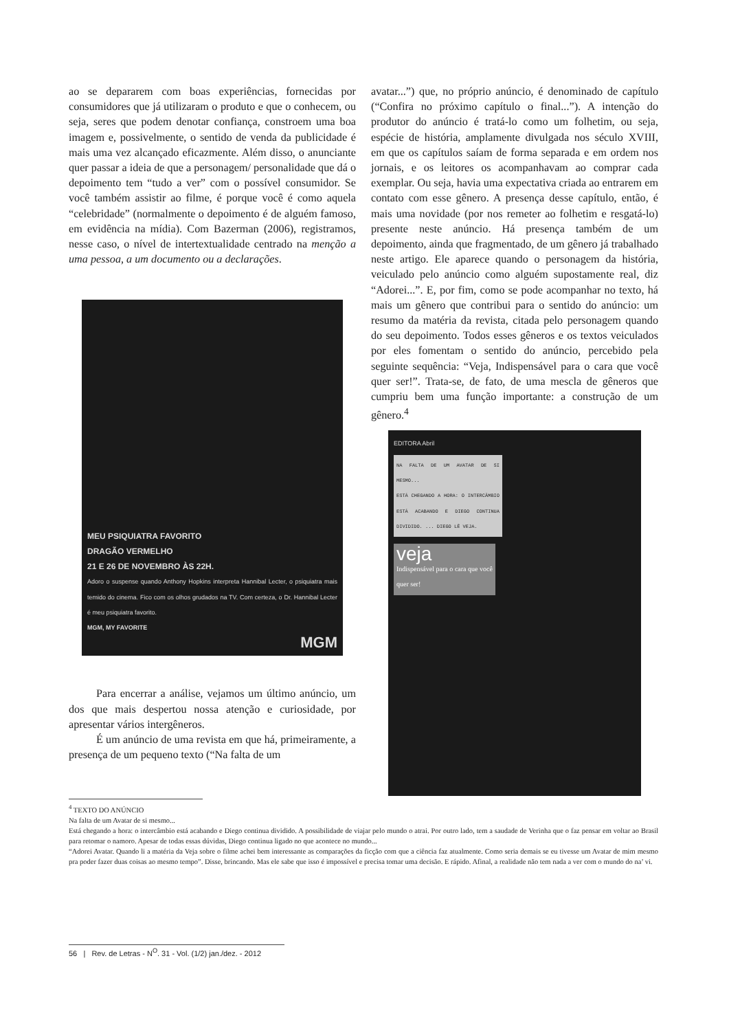ao se depararem com boas experiências, fornecidas por consumidores que já utilizaram o produto e que o conhecem, ou seja, seres que podem denotar confiança, constroem uma boa imagem e, possivelmente, o sentido de venda da publicidade é mais uma vez alcançado eficazmente. Além disso, o anunciante quer passar a ideia de que a personagem/ personalidade que dá o depoimento tem “tudo a ver” com o possível consumidor. Se você também assistir ao filme, é porque você é como aquela “celebridade” (normalmente o depoimento é de alguém famoso, em evidência na mídia). Com Bazerman (2006), registramos, nesse caso, o nível de intertextualidade centrado na menção a uma pessoa, a um documento ou a declarações.
MEU PSIQUIATRA FAVORITO
DRAGÃO VERMELHO
21 E 26 DE NOVEMBRO ÀS 22H.
Adoro o suspense quando Anthony Hopkins interpreta Hannibal Lecter, o psiquiatra mais temido do cinema. Fico com os olhos grudados na TV. Com certeza, o Dr. Hannibal Lecter é meu psiquiatra favorito.
MGM, MY FAVORITE
MGM
Para encerrar a análise, vejamos um último anúncio, um dos que mais despertou nossa atenção e curiosidade, por apresentar vários intergêneros.
É um anúncio de uma revista em que há, primeiramente, a presença de um pequeno texto (“Na falta de um
avatar...”) que, no próprio anúncio, é denominado de capítulo (“Confira no próximo capítulo o final...”). A intenção do produtor do anúncio é tratá-lo como um folhetim, ou seja, espécie de história, amplamente divulgada nos século XVIII, em que os capítulos saíam de forma separada e em ordem nos jornais, e os leitores os acompanhavam ao comprar cada exemplar. Ou seja, havia uma expectativa criada ao entrarem em contato com esse gênero. A presença desse capítulo, então, é mais uma novidade (por nos remeter ao folhetim e resgatá-lo) presente neste anúncio. Há presença também de um depoimento, ainda que fragmentado, de um gênero já trabalhado neste artigo. Ele aparece quando o personagem da história, veiculado pelo anúncio como alguém supostamente real, diz “Adorei...”. E, por fim, como se pode acompanhar no texto, há mais um gênero que contribui para o sentido do anúncio: um resumo da matéria da revista, citada pelo personagem quando do seu depoimento. Todos esses gêneros e os textos veiculados por eles fomentam o sentido do anúncio, percebido pela seguinte sequência: “Veja, Indispensável para o cara que você quer ser!”. Trata-se, de fato, de uma mescla de gêneros que cumpriu bem uma função importante: a construção de um gênero.<sup>4</sup>
EDITORA Abril
NA FALTA DE UM AVATAR DE SI MESMO...
ESTÁ CHEGANDO A HORA: O INTERCÂMBIO ESTÁ ACABANDO E DIEGO CONTINUA DIVIDIDO. ... DIEGO LÊ VEJA.
veja
Indispensável para o cara que você quer ser!
<sup>4</sup> TEXTO DO ANÚNCIO
Na falta de um Avatar de si mesmo...
Está chegando a hora: o intercâmbio está acabando e Diego continua dividido. A possibilidade de viajar pelo mundo o atrai. Por outro lado, tem a saudade de Verinha que o faz pensar em voltar ao Brasil para retomar o namoro. Apesar de todas essas dúvidas, Diego continua ligado no que acontece no mundo...
“Adorei Avatar. Quando li a matéria da Veja sobre o filme achei bem interessante as comparações da ficção com que a ciência faz atualmente. Como seria demais se eu tivesse um Avatar de mim mesmo pra poder fazer duas coisas ao mesmo tempo”. Disse, brincando. Mas ele sabe que isso é impossível e precisa tomar uma decisão. E rápido. Afinal, a realidade não tem nada a ver com o mundo do na’ vi.
56 | Rev. de Letras - N<sup>O</sup>. 31 - Vol. (1/2) jan./dez. - 2012